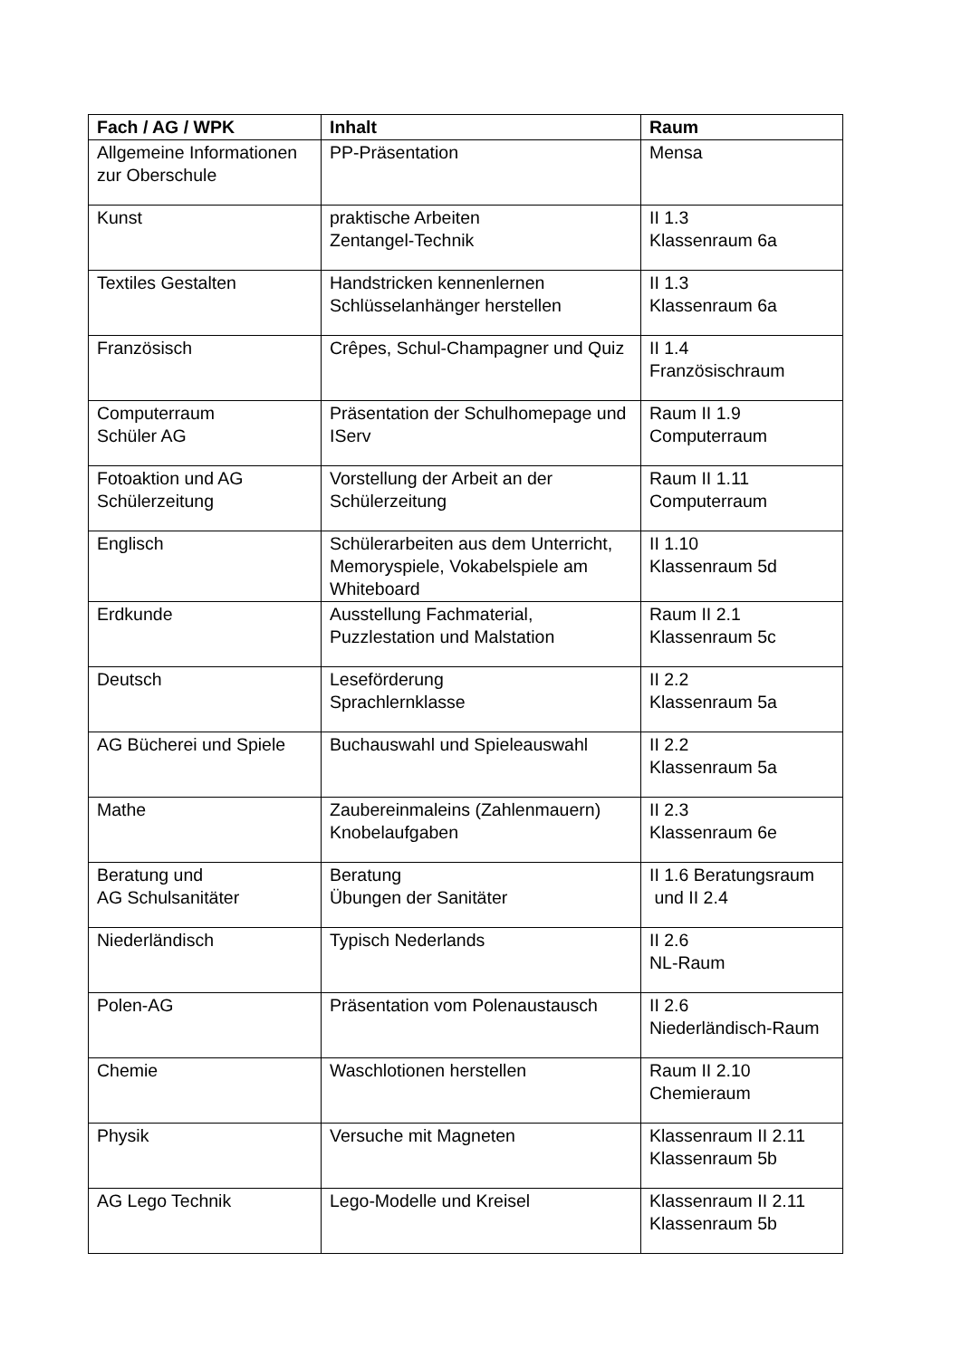| Fach / AG / WPK | Inhalt | Raum |
| --- | --- | --- |
| Allgemeine Informationen zur Oberschule | PP-Präsentation | Mensa |
| Kunst | praktische Arbeiten Zentangel-Technik | II 1.3 Klassenraum 6a |
| Textiles Gestalten | Handstricken kennenlernen Schlüsselanhänger herstellen | II 1.3 Klassenraum 6a |
| Französisch | Crêpes, Schul-Champagner und Quiz | II 1.4 Französischraum |
| Computerraum Schüler AG | Präsentation der Schulhomepage und IServ | Raum II 1.9 Computerraum |
| Fotoaktion und AG Schülerzeitung | Vorstellung der Arbeit an der Schülerzeitung | Raum II 1.11 Computerraum |
| Englisch | Schülerarbeiten aus dem Unterricht, Memoryspiele, Vokabelspiele am Whiteboard | II 1.10 Klassenraum 5d |
| Erdkunde | Ausstellung Fachmaterial, Puzzlestation und Malstation | Raum II 2.1 Klassenraum 5c |
| Deutsch | Leseförderung Sprachlernklasse | II 2.2 Klassenraum 5a |
| AG Bücherei und Spiele | Buchauswahl und Spieleauswahl | II 2.2 Klassenraum 5a |
| Mathe | Zaubereinmaleins (Zahlenmauern) Knobelaufgaben | II 2.3 Klassenraum 6e |
| Beratung und AG Schulsanitäter | Beratung Übungen der Sanitäter | II 1.6 Beratungsraum und II 2.4 |
| Niederländisch | Typisch Nederlands | II 2.6 NL-Raum |
| Polen-AG | Präsentation vom Polenaustausch | II 2.6 Niederländisch-Raum |
| Chemie | Waschlotionen herstellen | Raum II 2.10 Chemieraum |
| Physik | Versuche mit Magneten | Klassenraum II 2.11 Klassenraum 5b |
| AG Lego Technik | Lego-Modelle und Kreisel | Klassenraum II 2.11 Klassenraum 5b |